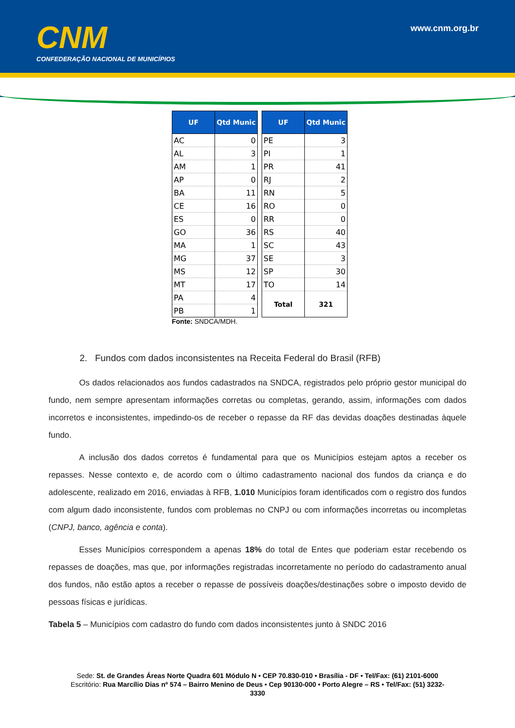CNM
CONFEDERAÇÃO NACIONAL DE MUNICÍPIOS
www.cnm.org.br
| UF | Qtd Munic |
| --- | --- |
| AC | 0 |
| AL | 3 |
| AM | 1 |
| AP | 0 |
| BA | 11 |
| CE | 16 |
| ES | 0 |
| GO | 36 |
| MA | 1 |
| MG | 37 |
| MS | 12 |
| MT | 17 |
| PA | 4 |
| PB | 1 |
| UF | Qtd Munic |
| --- | --- |
| PE | 3 |
| PI | 1 |
| PR | 41 |
| RJ | 2 |
| RN | 5 |
| RO | 0 |
| RR | 0 |
| RS | 40 |
| SC | 43 |
| SE | 3 |
| SP | 30 |
| TO | 14 |
| Total | 321 |
Fonte: SNDCA/MDH.
2. Fundos com dados inconsistentes na Receita Federal do Brasil (RFB)
Os dados relacionados aos fundos cadastrados na SNDCA, registrados pelo próprio gestor municipal do fundo, nem sempre apresentam informações corretas ou completas, gerando, assim, informações com dados incorretos e inconsistentes, impedindo-os de receber o repasse da RF das devidas doações destinadas àquele fundo.
A inclusão dos dados corretos é fundamental para que os Municípios estejam aptos a receber os repasses. Nesse contexto e, de acordo com o último cadastramento nacional dos fundos da criança e do adolescente, realizado em 2016, enviadas à RFB, 1.010 Municípios foram identificados com o registro dos fundos com algum dado inconsistente, fundos com problemas no CNPJ ou com informações incorretas ou incompletas (CNPJ, banco, agência e conta).
Esses Municípios correspondem a apenas 18% do total de Entes que poderiam estar recebendo os repasses de doações, mas que, por informações registradas incorretamente no período do cadastramento anual dos fundos, não estão aptos a receber o repasse de possíveis doações/destinações sobre o imposto devido de pessoas físicas e jurídicas.
Tabela 5 – Municípios com cadastro do fundo com dados inconsistentes junto à SNDC 2016
Sede: St. de Grandes Áreas Norte Quadra 601 Módulo N • CEP 70.830-010 • Brasília - DF • Tel/Fax: (61) 2101-6000
Escritório: Rua Marcílio Dias nº 574 – Bairro Menino de Deus • Cep 90130-000 • Porto Alegre – RS • Tel/Fax: (51) 3232-
3330